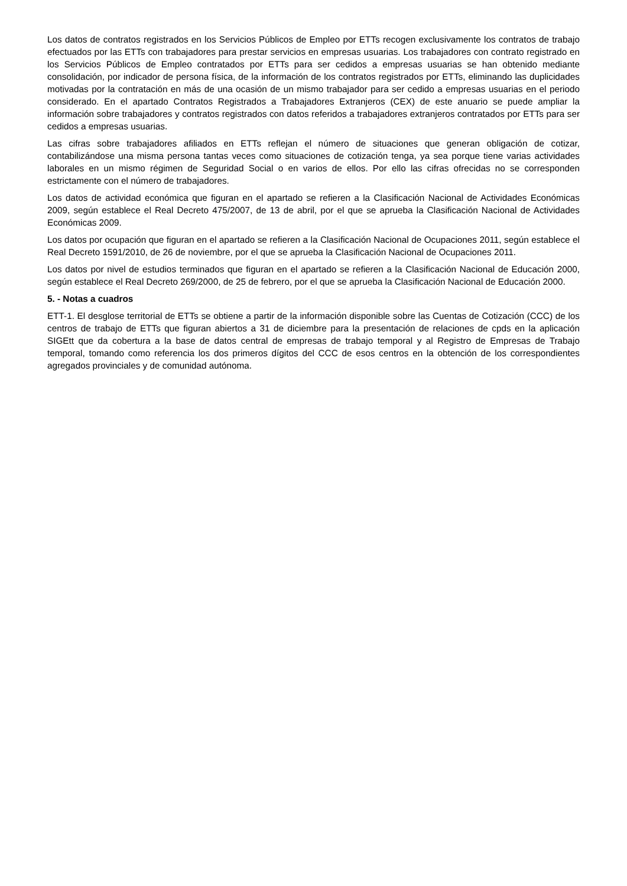Los datos de contratos registrados en los Servicios Públicos de Empleo por ETTs recogen exclusivamente los contratos de trabajo efectuados por las ETTs con trabajadores para prestar servicios en empresas usuarias. Los trabajadores con contrato registrado en los Servicios Públicos de Empleo contratados por ETTs para ser cedidos a empresas usuarias se han obtenido mediante consolidación, por indicador de persona física, de la información de los contratos registrados por ETTs, eliminando las duplicidades motivadas por la contratación en más de una ocasión de un mismo trabajador para ser cedido a empresas usuarias en el periodo considerado. En el apartado Contratos Registrados a Trabajadores Extranjeros (CEX) de este anuario se puede ampliar la información sobre trabajadores y contratos registrados con datos referidos a trabajadores extranjeros contratados por ETTs para ser cedidos a empresas usuarias.
Las cifras sobre trabajadores afiliados en ETTs reflejan el número de situaciones que generan obligación de cotizar, contabilizándose una misma persona tantas veces como situaciones de cotización tenga, ya sea porque tiene varias actividades laborales en un mismo régimen de Seguridad Social o en varios de ellos. Por ello las cifras ofrecidas no se corresponden estrictamente con el número de trabajadores.
Los datos de actividad económica que figuran en el apartado se refieren a la Clasificación Nacional de Actividades Económicas 2009, según establece el Real Decreto 475/2007, de 13 de abril, por el que se aprueba la Clasificación Nacional de Actividades Económicas 2009.
Los datos por ocupación que figuran en el apartado se refieren a la Clasificación Nacional de Ocupaciones 2011, según establece el Real Decreto 1591/2010, de 26 de noviembre, por el que se aprueba la Clasificación Nacional de Ocupaciones 2011.
Los datos por nivel de estudios terminados que figuran en el apartado se refieren a la Clasificación Nacional de Educación 2000, según establece el Real Decreto 269/2000, de 25 de febrero, por el que se aprueba la Clasificación Nacional de Educación 2000.
5. - Notas a cuadros
ETT-1. El desglose territorial de ETTs se obtiene a partir de la información disponible sobre las Cuentas de Cotización (CCC) de los centros de trabajo de ETTs que figuran abiertos a 31 de diciembre para la presentación de relaciones de cpds en la aplicación SIGEtt que da cobertura a la base de datos central de empresas de trabajo temporal y al Registro de Empresas de Trabajo temporal, tomando como referencia los dos primeros dígitos del CCC de esos centros en la obtención de los correspondientes agregados provinciales y de comunidad autónoma.